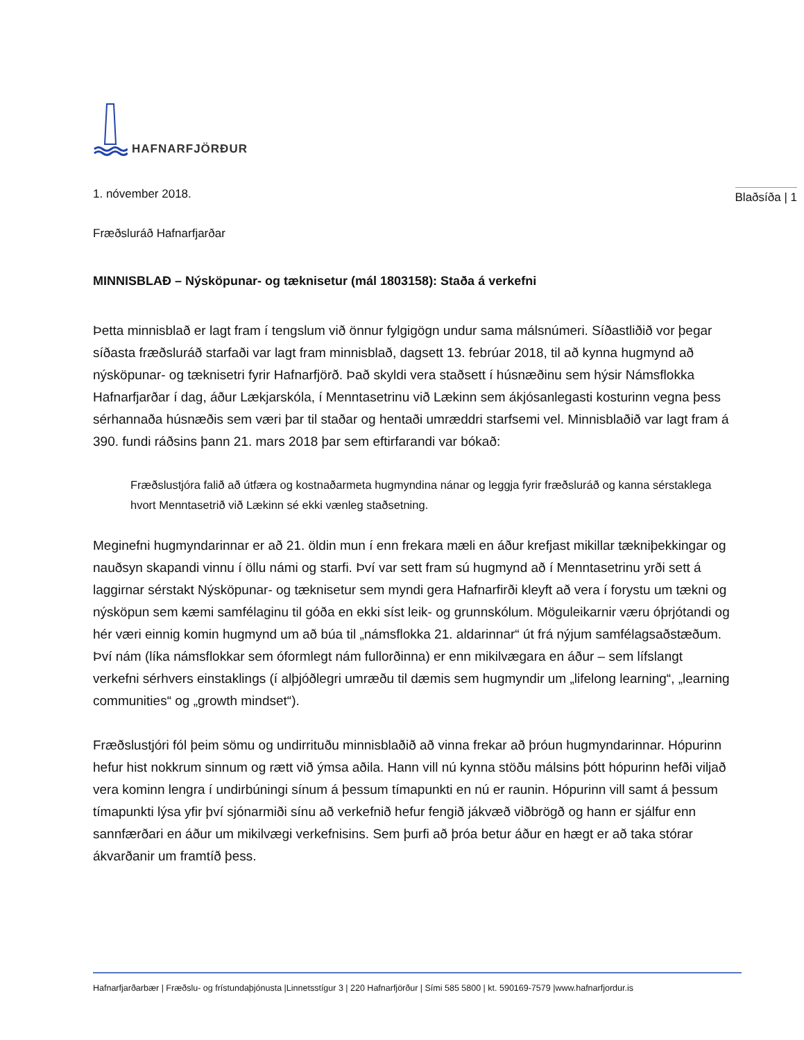HAFNARFJÖRÐUR
1. nóvember 2018. Blaðsíða | 1
Fræðsluráð Hafnarfjarðar
MINNISBLAÐ – Nýsköpunar- og tæknisetur (mál 1803158): Staða á verkefni
Þetta minnisblað er lagt fram í tengslum við önnur fylgigögn undur sama málsnúmeri. Síðastliðið vor þegar síðasta fræðsluráð starfaði var lagt fram minnisblað, dagsett 13. febrúar 2018, til að kynna hugmynd að nýsköpunar- og tæknisetri fyrir Hafnarfjörð. Það skyldi vera staðsett í húsnæðinu sem hýsir Námsflokka Hafnarfjarðar í dag, áður Lækjarskóla, í Menntasetrinu við Lækinn sem ákjósanlegasti kosturinn vegna þess sérhannaða húsnæðis sem væri þar til staðar og hentaði umræddri starfsemi vel. Minnisblaðið var lagt fram á 390. fundi ráðsins þann 21. mars 2018 þar sem eftirfarandi var bókað:
Fræðslustjóra falið að útfæra og kostnaðarmeta hugmyndina nánar og leggja fyrir fræðsluráð og kanna sérstaklega hvort Menntasetrið við Lækinn sé ekki vænleg staðsetning.
Meginefni hugmyndarinnar er að 21. öldin mun í enn frekara mæli en áður krefjast mikillar tækniþekkingar og nauðsyn skapandi vinnu í öllu námi og starfi. Því var sett fram sú hugmynd að í Menntasetrinu yrði sett á laggirnar sérstakt Nýsköpunar- og tæknisetur sem myndi gera Hafnarfirði kleyft að vera í forystu um tækni og nýsköpun sem kæmi samfélaginu til góða en ekki síst leik- og grunnskólum. Möguleikarnir væru óþrjótandi og hér væri einnig komin hugmynd um að búa til „námsflokka 21. aldarinnar“ út frá nýjum samfélagsaðstæðum. Því nám (líka námsflokkar sem óformlegt nám fullorðinna) er enn mikilvægara en áður – sem lífslangt verkefni sérhvers einstaklings (í alþjóðlegri umræðu til dæmis sem hugmyndir um „lifelong learning“, „learning communities“ og „growth mindset“).
Fræðslustjóri fól þeim sömu og undirrituðu minnisblaðið að vinna frekar að þróun hugmyndarinnar. Hópurinn hefur hist nokkrum sinnum og rætt við ýmsa aðila. Hann vill nú kynna stöðu málsins þótt hópurinn hefði viljað vera kominn lengra í undirbúningi sínum á þessum tímapunkti en nú er raunin. Hópurinn vill samt á þessum tímapunkti lýsa yfir því sjónarmiði sínu að verkefnið hefur fengið jákvæð viðbrögð og hann er sjálfur enn sannfærðari en áður um mikilvægi verkefnisins. Sem þurfi að þróa betur áður en hægt er að taka stórar ákvarðanir um framtíð þess.
Hafnarfjarðarbær | Fræðslu- og frístundaþjónusta |Linnetsstígur 3 | 220 Hafnarfjörður | Sími 585 5800 | kt. 590169-7579 |www.hafnarfjordur.is